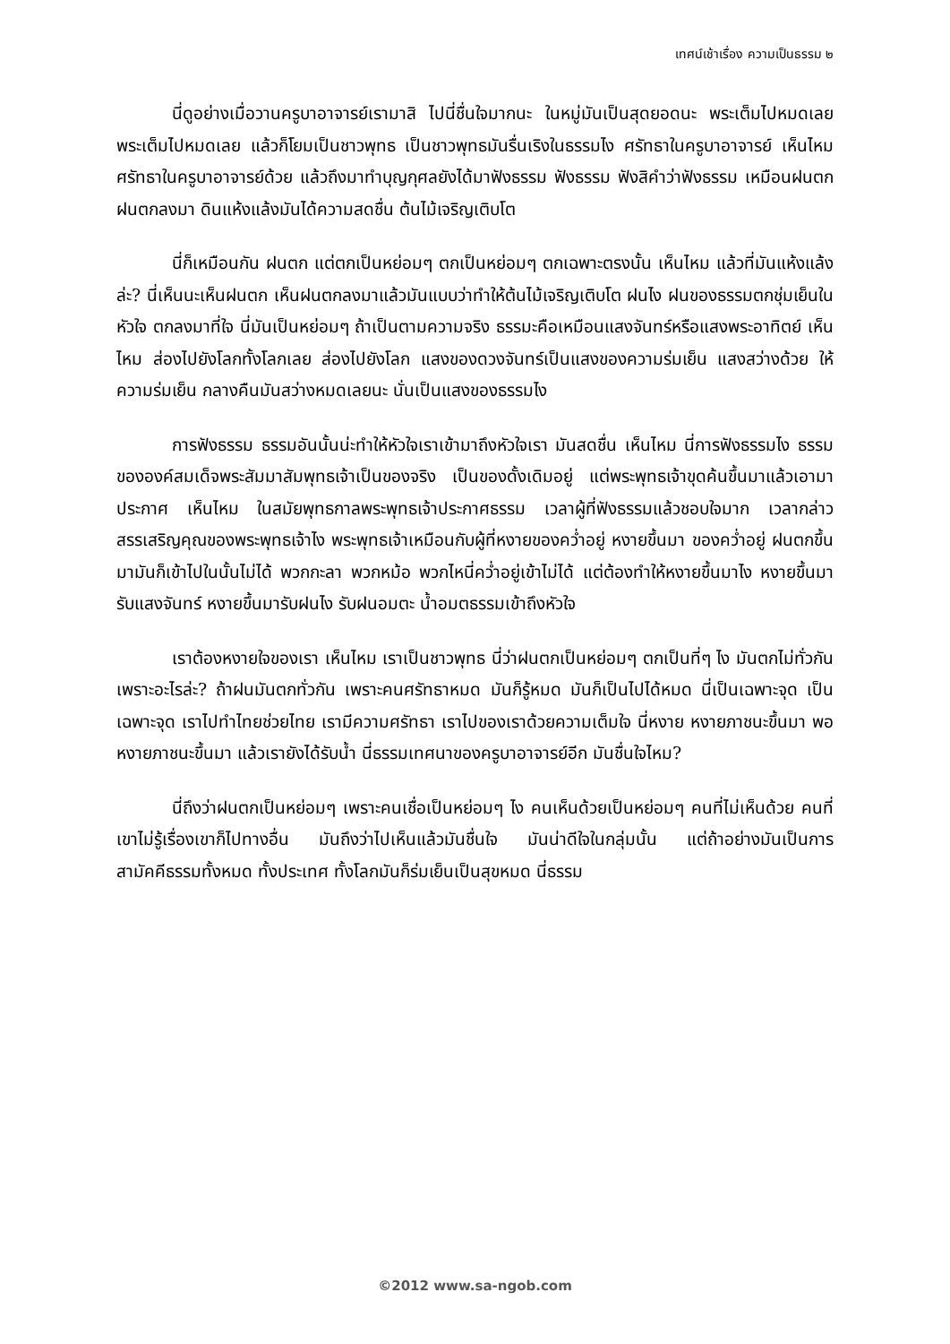เทศน์เช้าเรื่อง ความเป็นธรรม ๒
นี่ดูอย่างเมื่อวานครูบาอาจารย์เรามาสิ ไปนี่ชื่นใจมากนะ ในหมู่มันเป็นสุดยอดนะ พระเต็มไปหมดเลย พระเต็มไปหมดเลย แล้วก็โยมเป็นชาวพุทธ เป็นชาวพุทธมันรื่นเริงในธรรมไง ศรัทธาในครูบาอาจารย์ เห็นไหม ศรัทธาในครูบาอาจารย์ด้วย แล้วถึงมาทำบุญกุศลยังได้มาฟังธรรม ฟังธรรม ฟังสิคำว่าฟังธรรม เหมือนฝนตก ฝนตกลงมา ดินแห้งแล้งมันได้ความสดชื่น ต้นไม้เจริญเติบโต
นี่ก็เหมือนกัน ฝนตก แต่ตกเป็นหย่อมๆ ตกเป็นหย่อมๆ ตกเฉพาะตรงนั้น เห็นไหม แล้วที่มันแห้งแล้งล่ะ? นี่เห็นนะเห็นฝนตก เห็นฝนตกลงมาแล้วมันแบบว่าทำให้ต้นไม้เจริญเติบโต ฝนไง ฝนของธรรมตกชุ่มเย็นในหัวใจ ตกลงมาที่ใจ นี่มันเป็นหย่อมๆ ถ้าเป็นตามความจริง ธรรมะคือเหมือนแสงจันทร์หรือแสงพระอาทิตย์ เห็นไหม ส่องไปยังโลกทั้งโลกเลย ส่องไปยังโลก แสงของดวงจันทร์เป็นแสงของความร่มเย็น แสงสว่างด้วย ให้ความร่มเย็น กลางคืนมันสว่างหมดเลยนะ นั่นเป็นแสงของธรรมไง
การฟังธรรม ธรรมอันนั้นน่ะทำให้หัวใจเราเข้ามาถึงหัวใจเรา มันสดชื่น เห็นไหม นี่การฟังธรรมไง ธรรมขององค์สมเด็จพระสัมมาสัมพุทธเจ้าเป็นของจริง เป็นของดั้งเดิมอยู่ แต่พระพุทธเจ้าขุดค้นขึ้นมาแล้วเอามาประกาศ เห็นไหม ในสมัยพุทธกาลพระพุทธเจ้าประกาศธรรม เวลาผู้ที่ฟังธรรมแล้วชอบใจมาก เวลากล่าวสรรเสริญคุณของพระพุทธเจ้าไง พระพุทธเจ้าเหมือนกับผู้ที่หงายของคว่ำอยู่ หงายขึ้นมา ของคว่ำอยู่ ฝนตกขึ้นมามันก็เข้าไปในนั้นไม่ได้ พวกกะลา พวกหม้อ พวกไหนี่คว่ำอยู่เข้าไม่ได้ แต่ต้องทำให้หงายขึ้นมาไง หงายขึ้นมารับแสงจันทร์ หงายขึ้นมารับฝนไง รับฝนอมตะ น้ำอมตธรรมเข้าถึงหัวใจ
เราต้องหงายใจของเรา เห็นไหม เราเป็นชาวพุทธ นี่ว่าฝนตกเป็นหย่อมๆ ตกเป็นที่ๆ ไง มันตกไม่ทั่วกันเพราะอะไรล่ะ? ถ้าฝนมันตกทั่วกัน เพราะคนศรัทธาหมด มันก็รู้หมด มันก็เป็นไปได้หมด นี่เป็นเฉพาะจุด เป็นเฉพาะจุด เราไปทำไทยช่วยไทย เรามีความศรัทธา เราไปของเราด้วยความเต็มใจ นี่หงาย หงายภาชนะขึ้นมา พอหงายภาชนะขึ้นมา แล้วเรายังได้รับน้ำ นี่ธรรมเทศนาของครูบาอาจารย์อีก มันชื่นใจไหม?
นี่ถึงว่าฝนตกเป็นหย่อมๆ เพราะคนเชื่อเป็นหย่อมๆ ไง คนเห็นด้วยเป็นหย่อมๆ คนที่ไม่เห็นด้วย คนที่เขาไม่รู้เรื่องเขาก็ไปทางอื่น มันถึงว่าไปเห็นแล้วมันชื่นใจ มันน่าดีใจในกลุ่มนั้น แต่ถ้าอย่างมันเป็นการสามัคคีธรรมทั้งหมด ทั้งประเทศ ทั้งโลกมันก็ร่มเย็นเป็นสุขหมด นี่ธรรม
©2012 www.sa-ngob.com